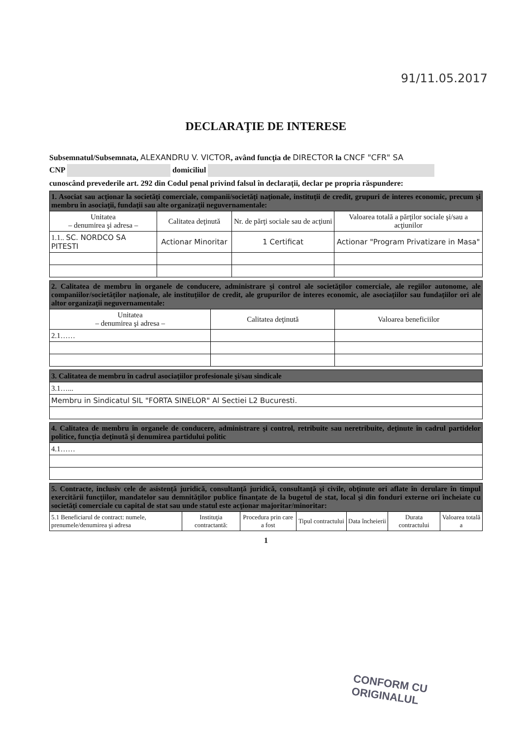91/11.05.2017
DECLARAŢIE DE INTERESE
Subsemnatul/Subsemnata, ALEXANDRU V. VICTOR, având funcţia de DIRECTOR la CNCF "CFR" SA
CNP domiciliul
cunoscând prevederile art. 292 din Codul penal privind falsul în declaraţii, declar pe propria răspundere:
| 1. Asociat sau acţionar la societăţi comerciale, companii/societăţi naţionale, instituţii de credit, grupuri de interes economic, precum şi membru în asociaţii, fundaţii sau alte organizaţii neguvernamentale: | | | |
| Unitatea – denumirea şi adresa – | Calitatea deţinută | Nr. de părţi sociale sau de acţiuni | Valoarea totală a părţilor sociale şi/sau a acţiunilor |
| 1.1.. SC. NORDCO SA PITESTI | Actionar Minoritar | 1 Certificat | Actionar "Program Privatizare in Masa" |
| 2. Calitatea de membru în organele de conducere, administrare şi control ale societăţilor comerciale, ale regiilor autonome, ale companiilor/societăţilor naţionale, ale instituţiilor de credit, ale grupurilor de interes economic, ale asociaţiilor sau fundaţiilor ori ale altor organizaţii neguvernamentale: | | |
| Unitatea – denumirea şi adresa – | Calitatea deţinută | Valoarea beneficiilor |
| 2.1…… | | |
| 3. Calitatea de membru în cadrul asociaţiilor profesionale şi/sau sindicale |
| 3.1…... |
| Membru in Sindicatul SIL "FORTA SINELOR" Al Sectiei L2 Bucuresti. |
| 4. Calitatea de membru în organele de conducere, administrare şi control, retribuite sau neretribuite, deţinute în cadrul partidelor politice, funcţia deţinută şi denumirea partidului politic |
| 4.1…… |
| 5. Contracte, inclusiv cele de asistenţă juridică, consultanţă juridică, consultanţă şi civile, obţinute ori aflate în derulare în timpul exercitării funcţiilor, mandatelor sau demnităţilor publice finanţate de la bugetul de stat, local şi din fonduri externe ori încheiate cu societăţi comerciale cu capital de stat sau unde statul este acţionar majoritar/minoritar: | | | | | | |
| 5.1 Beneficiarul de contract: numele, prenumele/denumirea şi adresa | Instituţia contractantă: | Procedura prin care a fost | Tipul contractului | Data încheierii | Durata contractului | Valoarea totală a |
1
CONFORM CU
ORIGINALUL